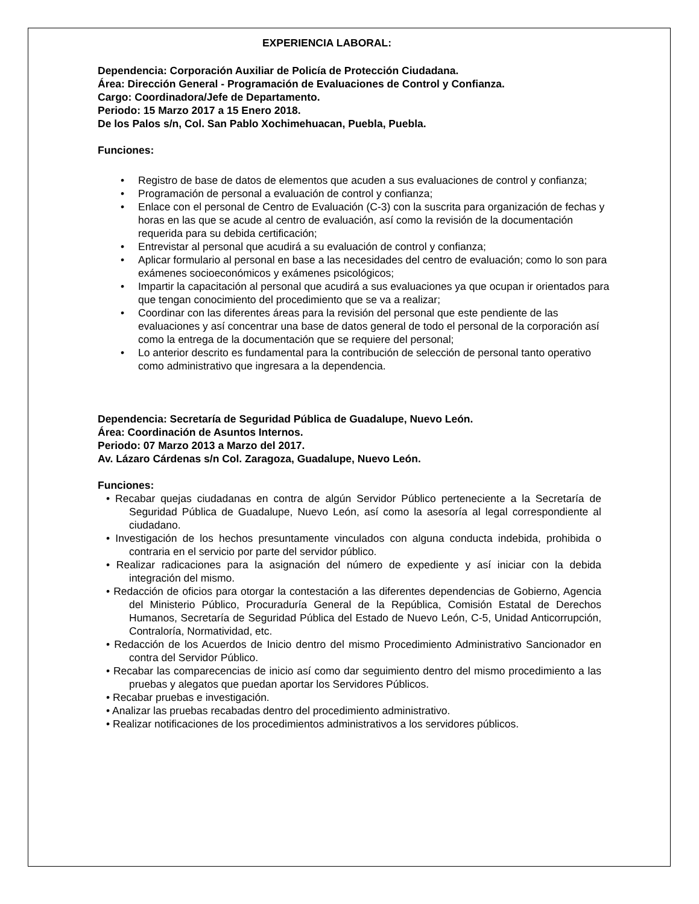EXPERIENCIA LABORAL:
Dependencia: Corporación Auxiliar de Policía de Protección Ciudadana.
Área: Dirección General - Programación de Evaluaciones de Control y Confianza.
Cargo: Coordinadora/Jefe de Departamento.
Periodo: 15 Marzo 2017 a 15 Enero 2018.
De los Palos s/n, Col. San Pablo Xochimehuacan, Puebla, Puebla.
Funciones:
• Registro de base de datos de elementos que acuden a sus evaluaciones de control y confianza;
• Programación de personal a evaluación de control y confianza;
• Enlace con el personal de Centro de Evaluación (C-3) con la suscrita para organización de fechas y horas en las que se acude al centro de evaluación, así como la revisión de la documentación requerida para su debida certificación;
• Entrevistar al personal que acudirá a su evaluación de control y confianza;
• Aplicar formulario al personal en base a las necesidades del centro de evaluación; como lo son para exámenes socioeconómicos y exámenes psicológicos;
• Impartir la capacitación al personal que acudirá a sus evaluaciones ya que ocupan ir orientados para que tengan conocimiento del procedimiento que se va a realizar;
• Coordinar con las diferentes áreas para la revisión del personal que este pendiente de las evaluaciones y así concentrar una base de datos general de todo el personal de la corporación así como la entrega de la documentación que se requiere del personal;
• Lo anterior descrito es fundamental para la contribución de selección de personal tanto operativo como administrativo que ingresara a la dependencia.
Dependencia: Secretaría de Seguridad Pública de Guadalupe, Nuevo León.
Área: Coordinación de Asuntos Internos.
Periodo: 07 Marzo 2013 a Marzo del 2017.
Av. Lázaro Cárdenas s/n Col. Zaragoza, Guadalupe, Nuevo León.
Funciones:
• Recabar quejas ciudadanas en contra de algún Servidor Público perteneciente a la Secretaría de Seguridad Pública de Guadalupe, Nuevo León, así como la asesoría al legal correspondiente al ciudadano.
• Investigación de los hechos presuntamente vinculados con alguna conducta indebida, prohibida o contraria en el servicio por parte del servidor público.
• Realizar radicaciones para la asignación del número de expediente y así iniciar con la debida integración del mismo.
• Redacción de oficios para otorgar la contestación a las diferentes dependencias de Gobierno, Agencia del Ministerio Público, Procuraduría General de la República, Comisión Estatal de Derechos Humanos, Secretaría de Seguridad Pública del Estado de Nuevo León, C-5, Unidad Anticorrupción, Contraloría, Normatividad, etc.
• Redacción de los Acuerdos de Inicio dentro del mismo Procedimiento Administrativo Sancionador en contra del Servidor Público.
• Recabar las comparecencias de inicio así como dar seguimiento dentro del mismo procedimiento a las pruebas y alegatos que puedan aportar los Servidores Públicos.
• Recabar pruebas e investigación.
• Analizar las pruebas recabadas dentro del procedimiento administrativo.
• Realizar notificaciones de los procedimientos administrativos a los servidores públicos.